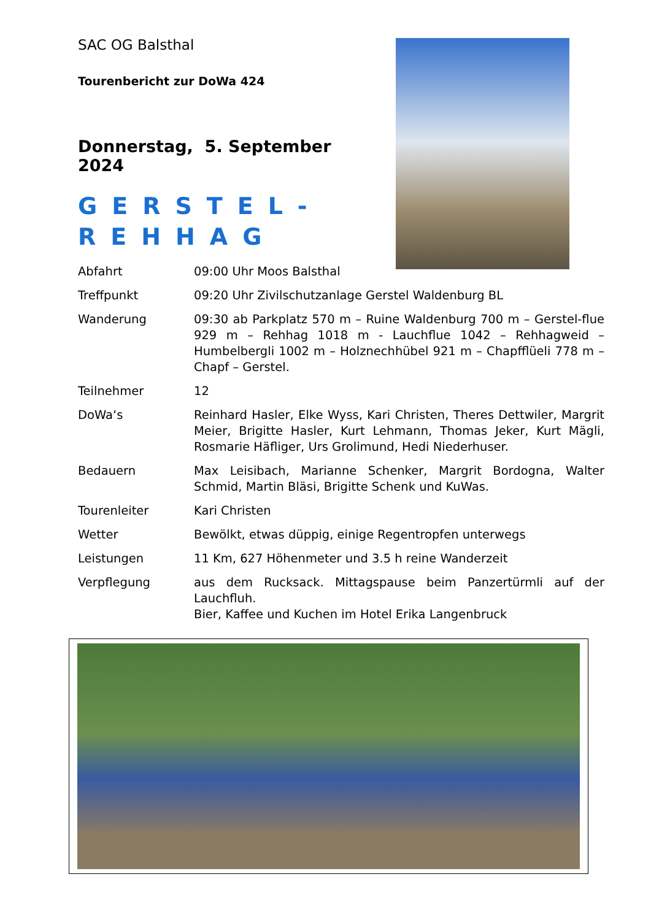SAC OG Balsthal
Tourenbericht zur DoWa 424
Donnerstag, 5. September 2024
GERSTEL-
REHHAG
Abfahrt 09:00 Uhr Moos Balsthal
Treffpunkt 09:20 Uhr Zivilschutzanlage Gerstel Waldenburg BL
Wanderung 09:30 ab Parkplatz 570 m – Ruine Waldenburg 700 m – Gerstel-flue 929 m – Rehhag 1018 m - Lauchflue 1042 – Rehhagweid – Humbelbergli 1002 m – Holznechhübel 921 m – Chapfflüeli 778 m – Chapf – Gerstel.
Teilnehmer 12
DoWa‘s Reinhard Hasler, Elke Wyss, Kari Christen, Theres Dettwiler, Margrit Meier, Brigitte Hasler, Kurt Lehmann, Thomas Jeker, Kurt Mägli, Rosmarie Häfliger, Urs Grolimund, Hedi Niederhuser.
Bedauern Max Leisibach, Marianne Schenker, Margrit Bordogna, Walter Schmid, Martin Bläsi, Brigitte Schenk und KuWas.
Tourenleiter Kari Christen
Wetter Bewölkt, etwas düppig, einige Regentropfen unterwegs
Leistungen 11 Km, 627 Höhenmeter und 3.5 h reine Wanderzeit
Verpflegung aus dem Rucksack. Mittagspause beim Panzertürmli auf der Lauchfluh.
Bier, Kaffee und Kuchen im Hotel Erika Langenbruck